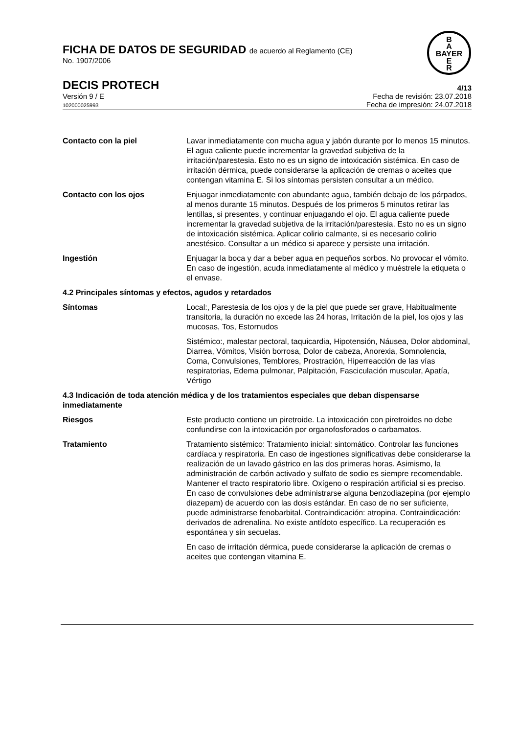B
A
BAYER
E
R
FICHA DE DATOS DE SEGURIDAD de acuerdo al Reglamento (CE)
No. 1907/2006
DECIS PROTECH 4/13
Versión 9 / E
102000025993
Fecha de revisión: 23.07.2018
Fecha de impresión: 24.07.2018
Contacto con la piel Lavar inmediatamente con mucha agua y jabón durante por lo menos 15 minutos. El agua caliente puede incrementar la gravedad subjetiva de la irritación/parestesia. Esto no es un signo de intoxicación sistémica. En caso de irritación dérmica, puede considerarse la aplicación de cremas o aceites que contengan vitamina E. Si los síntomas persisten consultar a un médico.
Contacto con los ojos Enjuagar inmediatamente con abundante agua, también debajo de los párpados, al menos durante 15 minutos. Después de los primeros 5 minutos retirar las lentillas, si presentes, y continuar enjuagando el ojo. El agua caliente puede incrementar la gravedad subjetiva de la irritación/parestesia. Esto no es un signo de intoxicación sistémica. Aplicar colirio calmante, si es necesario colirio anestésico. Consultar a un médico si aparece y persiste una irritación.
Ingestión Enjuagar la boca y dar a beber agua en pequeños sorbos. No provocar el vómito. En caso de ingestión, acuda inmediatamente al médico y muéstrele la etiqueta o el envase.
4.2 Principales síntomas y efectos, agudos y retardados
Síntomas Local:, Parestesia de los ojos y de la piel que puede ser grave, Habitualmente transitoria, la duración no excede las 24 horas, Irritación de la piel, los ojos y las mucosas, Tos, Estornudos
Sistémico:, malestar pectoral, taquicardia, Hipotensión, Náusea, Dolor abdominal, Diarrea, Vómitos, Visión borrosa, Dolor de cabeza, Anorexia, Somnolencia, Coma, Convulsiones, Temblores, Prostración, Hiperreacción de las vías respiratorias, Edema pulmonar, Palpitación, Fasciculación muscular, Apatía, Vértigo
4.3 Indicación de toda atención médica y de los tratamientos especiales que deban dispensarse inmediatamente
Riesgos Este producto contiene un piretroide. La intoxicación con piretroides no debe confundirse con la intoxicación por organofosforados o carbamatos.
Tratamiento Tratamiento sistémico: Tratamiento inicial: sintomático. Controlar las funciones cardíaca y respiratoria. En caso de ingestiones significativas debe considerarse la realización de un lavado gástrico en las dos primeras horas. Asimismo, la administración de carbón activado y sulfato de sodio es siempre recomendable. Mantener el tracto respiratorio libre. Oxígeno o respiración artificial si es preciso. En caso de convulsiones debe administrarse alguna benzodiazepina (por ejemplo diazepam) de acuerdo con las dosis estándar. En caso de no ser suficiente, puede administrarse fenobarbital. Contraindicación: atropina. Contraindicación: derivados de adrenalina. No existe antídoto específico. La recuperación es espontánea y sin secuelas.
En caso de irritación dérmica, puede considerarse la aplicación de cremas o aceites que contengan vitamina E.